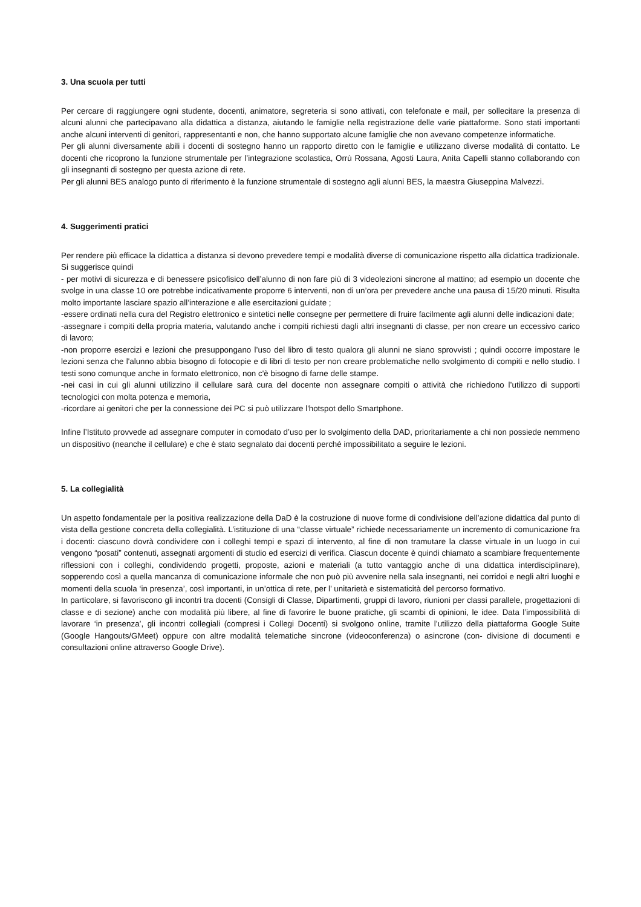3. Una scuola per tutti
Per cercare di raggiungere ogni studente, docenti, animatore, segreteria si sono attivati, con telefonate e mail, per sollecitare la presenza di alcuni alunni che partecipavano alla didattica a distanza, aiutando le famiglie nella registrazione delle varie piattaforme. Sono stati importanti anche alcuni interventi di genitori, rappresentanti e non, che hanno supportato alcune famiglie che non avevano competenze informatiche.
Per gli alunni diversamente abili i docenti di sostegno hanno un rapporto diretto con le famiglie e utilizzano diverse modalità di contatto. Le docenti che ricoprono la funzione strumentale per l’integrazione scolastica, Orrù Rossana, Agosti Laura, Anita Capelli stanno collaborando con gli insegnanti di sostegno per questa azione di rete.
Per gli alunni BES analogo punto di riferimento è la funzione strumentale di sostegno agli alunni BES, la maestra Giuseppina Malvezzi.
4. Suggerimenti pratici
Per rendere più efficace la didattica a distanza si devono prevedere tempi e modalità diverse di comunicazione rispetto alla didattica tradizionale.
Si suggerisce quindi
- per motivi di sicurezza e di benessere psicofisico dell’alunno di non fare più di 3 videolezioni sincrone al mattino; ad esempio un docente che svolge in una classe 10 ore potrebbe indicativamente proporre 6 interventi, non di un’ora per prevedere anche una pausa di 15/20 minuti. Risulta molto importante lasciare spazio all’interazione e alle esercitazioni guidate ;
-essere ordinati nella cura del Registro elettronico e sintetici nelle consegne per permettere di fruire facilmente agli alunni delle indicazioni date;
-assegnare i compiti della propria materia, valutando anche i compiti richiesti dagli altri insegnanti di classe, per non creare un eccessivo carico di lavoro;
-non proporre esercizi e lezioni che presuppongano l’uso del libro di testo qualora gli alunni ne siano sprovvisti ; quindi occorre impostare le lezioni senza che l'alunno abbia bisogno di fotocopie e di libri di testo per non creare problematiche nello svolgimento di compiti e nello studio. I testi sono comunque anche in formato elettronico, non c'è bisogno di farne delle stampe.
-nei casi in cui gli alunni utilizzino il cellulare sarà cura del docente non assegnare compiti o attività che richiedono l’utilizzo di supporti tecnologici con molta potenza e memoria,
-ricordare ai genitori che per la connessione dei PC si può utilizzare l'hotspot dello Smartphone.
Infine l’Istituto provvede ad assegnare computer in comodato d’uso per lo svolgimento della DAD, prioritariamente a chi non possiede nemmeno un dispositivo (neanche il cellulare) e che è stato segnalato dai docenti perché impossibilitato a seguire le lezioni.
5. La collegialità
Un aspetto fondamentale per la positiva realizzazione della DaD è la costruzione di nuove forme di condivisione dell’azione didattica dal punto di vista della gestione concreta della collegialità. L’istituzione di una “classe virtuale” richiede necessariamente un incremento di comunicazione fra i docenti: ciascuno dovrà condividere con i colleghi tempi e spazi di intervento, al fine di non tramutare la classe virtuale in un luogo in cui vengono “posati” contenuti, assegnati argomenti di studio ed esercizi di verifica. Ciascun docente è quindi chiamato a scambiare frequentemente riflessioni con i colleghi, condividendo progetti, proposte, azioni e materiali (a tutto vantaggio anche di una didattica interdisciplinare), sopperendo così a quella mancanza di comunicazione informale che non può più avvenire nella sala insegnanti, nei corridoi e negli altri luoghi e momenti della scuola ‘in presenza’, così importanti, in un’ottica di rete, per l’ unitarietà e sistematicità del percorso formativo.
In particolare, si favoriscono gli incontri tra docenti (Consigli di Classe, Dipartimenti, gruppi di lavoro, riunioni per classi parallele, progettazioni di classe e di sezione) anche con modalità più libere, al fine di favorire le buone pratiche, gli scambi di opinioni, le idee. Data l’impossibilità di lavorare ‘in presenza’, gli incontri collegiali (compresi i Collegi Docenti) si svolgono online, tramite l’utilizzo della piattaforma Google Suite (Google Hangouts/GMeet) oppure con altre modalità telematiche sincrone (videoconferenza) o asincrone (con- divisione di documenti e consultazioni online attraverso Google Drive).